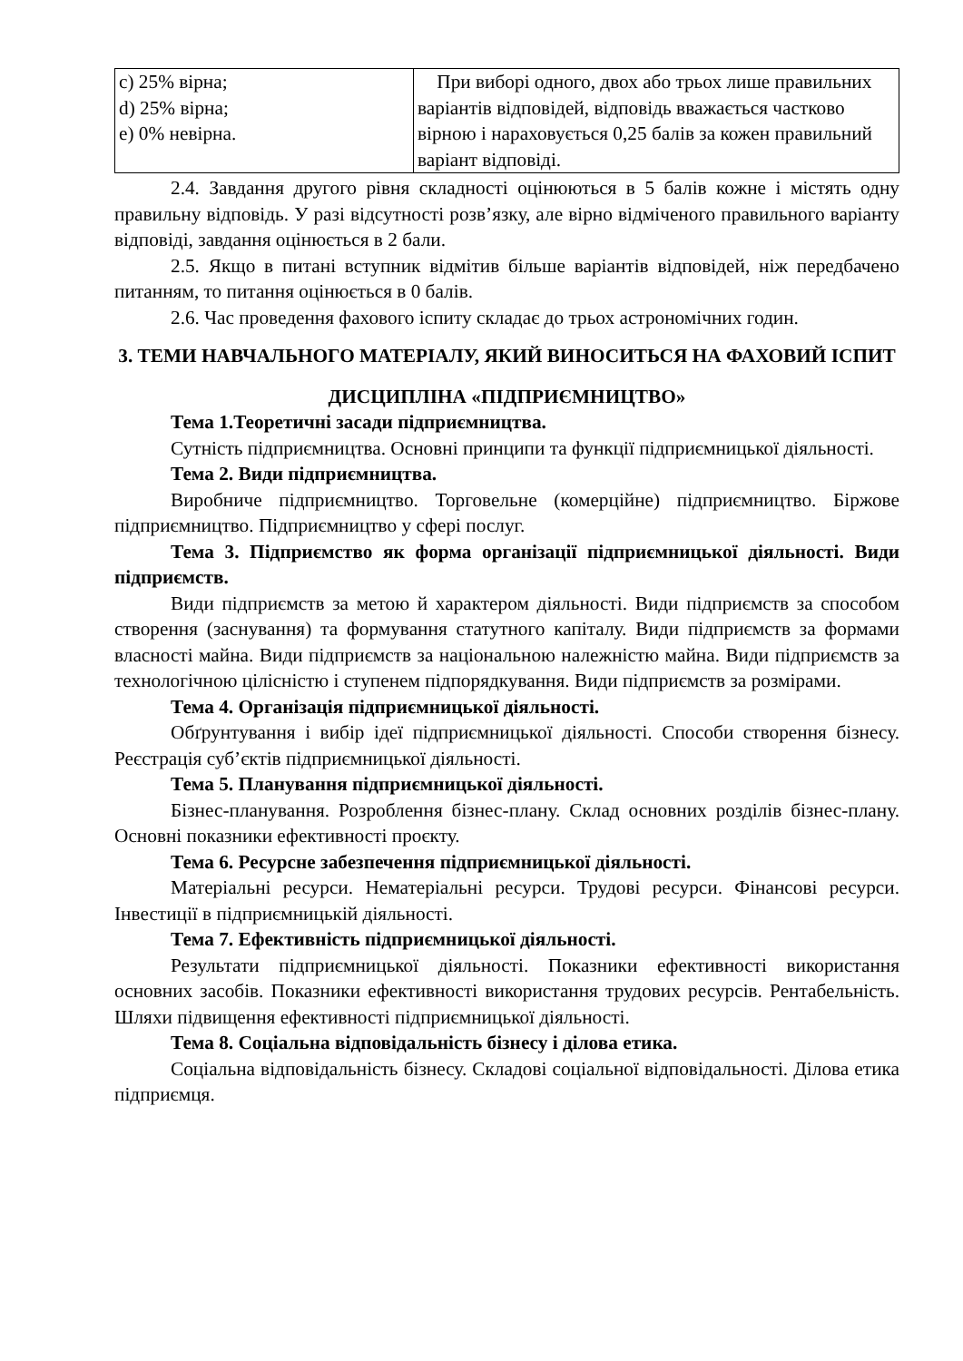| с) 25% вірна; d) 25% вірна; е) 0% невірна. | При виборі одного, двох або трьох лише правильних варіантів відповідей, відповідь вважається частково вірною і нараховується 0,25 балів за кожен правильний варіант відповіді. |
2.4. Завдання другого рівня складності оцінюються в 5 балів кожне і містять одну правильну відповідь. У разі відсутності розв’язку, але вірно відміченого правильного варіанту відповіді, завдання оцінюється в 2 бали.
2.5. Якщо в питані вступник відмітив більше варіантів відповідей, ніж передбачено питанням, то питання оцінюється в 0 балів.
2.6. Час проведення фахового іспиту складає до трьох астрономічних годин.
3. ТЕМИ НАВЧАЛЬНОГО МАТЕРІАЛУ, ЯКИЙ ВИНОСИТЬСЯ НА ФАХОВИЙ ІСПИТ
ДИСЦИПЛІНА «ПІДПРИЄМНИЦТВО»
Тема 1.Теоретичні засади підприємництва.
Сутність підприємництва. Основні принципи та функції підприємницької діяльності.
Тема 2. Види підприємництва.
Виробниче підприємництво. Торговельне (комерційне) підприємництво. Біржове підприємництво. Підприємництво у сфері послуг.
Тема 3. Підприємство як форма організації підприємницької діяльності. Види підприємств.
Види підприємств за метою й характером діяльності. Види підприємств за способом створення (заснування) та формування статутного капіталу. Види підприємств за формами власності майна. Види підприємств за національною належністю майна. Види підприємств за технологічною цілісністю і ступенем підпорядкування. Види підприємств за розмірами.
Тема 4. Організація підприємницької діяльності.
Обґрунтування і вибір ідеї підприємницької діяльності. Способи створення бізнесу. Реєстрація суб’єктів підприємницької діяльності.
Тема 5. Планування підприємницької діяльності.
Бізнес-планування. Розроблення бізнес-плану. Склад основних розділів бізнес-плану. Основні показники ефективності проєкту.
Тема 6. Ресурсне забезпечення підприємницької діяльності.
Матеріальні ресурси. Нематеріальні ресурси. Трудові ресурси. Фінансові ресурси. Інвестиції в підприємницькій діяльності.
Тема 7. Ефективність підприємницької діяльності.
Результати підприємницької діяльності. Показники ефективності використання основних засобів. Показники ефективності використання трудових ресурсів. Рентабельність. Шляхи підвищення ефективності підприємницької діяльності.
Тема 8. Соціальна відповідальність бізнесу і ділова етика.
Соціальна відповідальність бізнесу. Складові соціальної відповідальності. Ділова етика підприємця.